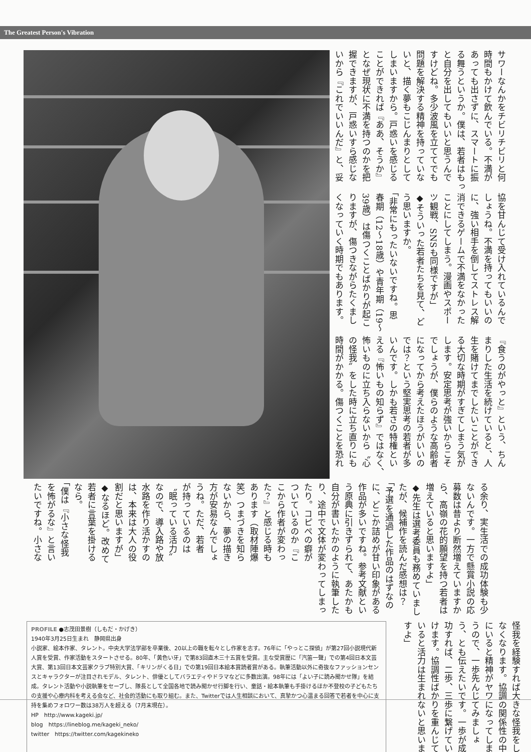The Greatest Person's Vibration
サワーなんかをチビリチビリと何
時間もかけて飲んでいる。不満が
あっても出さずに、スマートに振
る舞うというか。僕は、若者はもっ
と自分を出してもいいと思うんで
すけどね。多少波風を立ててでも
問題を解決する精神を持っていな
いと、描く夢もこじんまりとして
しまいますから。戸惑いを感じる
ことができれば『ああ、そうか』
となぜ現状に不満を持つのかを把
握できますが、戸惑いすら感じな
いから『これでいいんだ』と、妥
協を甘んじて受け入れているんで
しょうね。不満を持ってもいいの
に、強い相手を倒してストレス解
消できるゲームで不満をなかった
ことにしてしまう。漫画やスポー
ツ観戦、SNSも同様ですが」
◆そういった若者たちを見て、ど
う思いますか。
「非常にもったいないですね。思
春期（12〜18歳）や青年期（19〜
39歳）は傷つくことばかりが起こ
りますが、傷つきながらたくまし
くなっていく時期でもあります。
『食うのがやっと』という、ちん
まりした生活を続けていると、人
生を賭けてまでしたいことができ
る大切な時期がすぎてしまう気が
します。安定思考が強いからこそ
でしょうが、僕らのような高齢者
になってから考えたほうがいいの
では？という堅実思考の若者が多
いんです。しかも若さの特権とい
える『怖いもの知らず』ではなく、
怖いものに立ち入らないから〝心
の怪我〟をした時に立ち直りにも
時間がかかる。傷つくことを恐れ
る余り、実生活での成功体験も少
ないんです。一方で懸賞小説の応
募数は昔より断然増えていますか
ら、高嶺の花的願望を持つ若者は
増えていると思いますよ」
◆先生は選考委員も務めていまし
たが、候補作を読んだ感想は？
「予選を通過した作品のはずなの
に、どこか詰めが甘い印象がある
作品が多いですね。参考文献とい
う原典に引きずられて、あたかも
自分が書いたかのように執筆した
り、途中で文体が変わってしまっ
たり。コピペの癖が
ついているのか『こ
こから作者が変わっ
た？』と感じる時も
あります（取材陣爆
笑）つまづきを知ら
ないから、夢の描き
方が安易なんでしょ
うね。ただ、若者
が持っているのは
〝眠っている活力〟
なので、導入路や放
水路を作り活かすの
は、本来は大人の役
割だと思いますが」
◆なるほど。改めて
若者に言葉を掛ける
なら。
「僕は『小さな怪我
を怖がるな』と言い
たいですね。小さな
怪我を経験すれば大きな怪我をし
なくなります。協調の関係性の中
にいると精神がヤワになってしま
うので、一歩先んじてみましょ
う、とも伝えたいです。一歩が成
功すれば、二歩、三歩に繋げてい
けます。協調性ばかりを重んじて
いると活力は生まれないと思いま
すよ」
PROFILE ●志茂田景樹（しもだ・かげき）
1940年3月25日生まれ　静岡県出身
小説家、絵本作家、タレント。中央大学法学部を卒業後、20以上の職を転々とし作家を志す。76年に「やっとこ探偵」が第27回小説現代新人賞を受賞、作家活動をスタートさせる。80年、「黄色い牙」で第83回直木三十五賞を受賞。主な受賞歴に「汽笛一聲」での第4回日本文芸大賞、第13回日本文芸家クラブ特別大賞、「キリンがくる日」での第19回日本絵本賞読者賞がある。執筆活動以外に奇抜なファッションセンスとキャラクターが注目されモデル、タレント、俳優としてバラエティやドラマなどに多数出演。98年には「よい子に読み聞かせ隊」を結成。タレント活動や小説執筆をセーブし、隊長として全国各地で読み聞かせ行脚を行い、童話・絵本執筆も手掛けるほか不登校の子どもたちの支援や心療内科を考える会など、社会的活動にも取り組む。また、Twitterでは人生相談において、真摯かつ心温まる回答で若者を中心に支持を集めフォロワー数は38万人を超える（7月末現在）。
HP　http://www.kageki.jp/
blog　https://lineblog.me/kageki_neko/
twitter　https://twitter.com/kagekineko